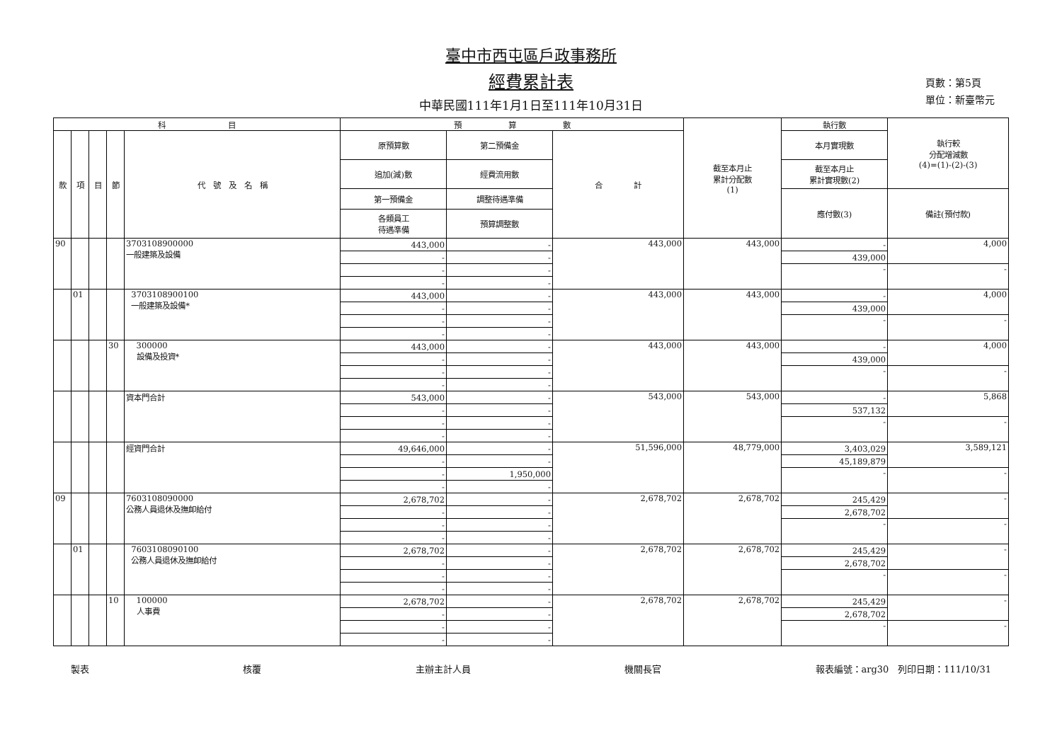臺中市西屯區戶政事務所
經費累計表
中華民國111年1月1日至111年10月31日
頁數：第5頁
單位：新臺幣元
| 科 目 | | | | | 預 算 數 | | | 截至本月止 累計分配數 (1) | 執行數 | 執行較 分配增減數 (4)=(1)-(2)-(3) |
| --- | --- | --- | --- | --- | --- | --- | --- | --- | --- | --- |
| 款 | 項 | 目 | 節 | 代 號 及 名 稱 | 原預算數 | 第二預備金 | 合 計 | | 本月實現數 | |
| | | | | | 追加(減)數 | 經費流用數 | | | 截至本月止 累計實現數(2) | |
| | | | | | 第一預備金 | 調整待遇準備 | | | 應付數(3) | 備註(預付款) |
| | | | | | 各類員工 待遇準備 | 預算調整數 | | | | |
| 90 | | | | 3703108900000 一般建築及設備 | 443,000 | - | 443,000 | 443,000 | - | 4,000 |
| | | | | | - | - | | | 439,000 | |
| | | | | | - | - | | | - | - |
| | | | | | - | - | | | | |
| | 01 | | | 3703108900100 一般建築及設備* | 443,000 | - | 443,000 | 443,000 | - | 4,000 |
| | | | | | - | - | | | 439,000 | |
| | | | | | - | - | | | - | - |
| | | | | | - | - | | | | |
| | | | 30 | 300000 設備及投資* | 443,000 | - | 443,000 | 443,000 | - | 4,000 |
| | | | | | - | - | | | 439,000 | |
| | | | | | - | - | | | - | - |
| | | | | | - | - | | | | |
| | | | | 資本門合計 | 543,000 | - | 543,000 | 543,000 | - | 5,868 |
| | | | | | - | - | | | 537,132 | |
| | | | | | - | - | | | - | - |
| | | | | | - | - | | | | |
| | | | | 經資門合計 | 49,646,000 | - | 51,596,000 | 48,779,000 | 3,403,029 | 3,589,121 |
| | | | | | - | - | | | 45,189,879 | |
| | | | | | - | 1,950,000 | | | - | - |
| | | | | | - | - | | | | |
| 09 | | | | 7603108090000 公務人員退休及撫卹給付 | 2,678,702 | - | 2,678,702 | 2,678,702 | 245,429 | - |
| | | | | | - | - | | | 2,678,702 | |
| | | | | | - | - | | | - | - |
| | | | | | - | - | | | | |
| | 01 | | | 7603108090100 公務人員退休及撫卹給付 | 2,678,702 | - | 2,678,702 | 2,678,702 | 245,429 | - |
| | | | | | - | - | | | 2,678,702 | |
| | | | | | - | - | | | - | - |
| | | | | | - | - | | | | |
| | | | 10 | 100000 人事費 | 2,678,702 | - | 2,678,702 | 2,678,702 | 245,429 | - |
| | | | | | - | - | | | 2,678,702 | |
| | | | | | - | - | | | - | - |
| | | | | | - | - | | | | |
製表 核覆 主辦主計人員 機關長官 報表編號：arg30　列印日期：111/10/31